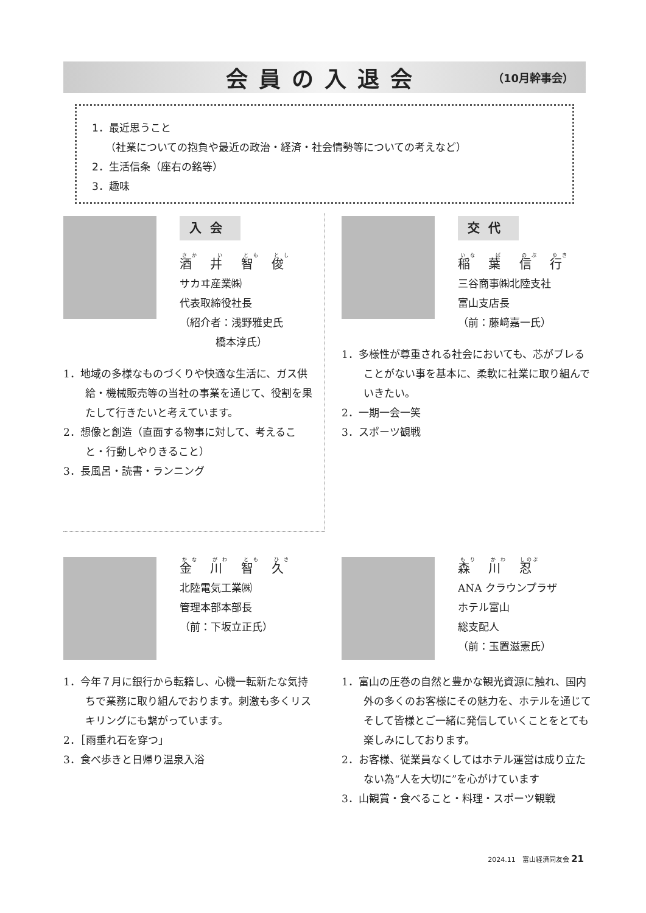会員の入退会 （10月幹事会）
1．最近思うこと
（社業についての抱負や最近の政治・経済・社会情勢等についての考えなど）
2．生活信条（座右の銘等）
3．趣味
入会
酒 井 智 俊
サカヰ産業㈱
代表取締役社長
（紹介者：浅野雅史氏
橋本淳氏）
1．地域の多様なものづくりや快適な生活に、ガス供給・機械販売等の当社の事業を通じて、役割を果たして行きたいと考えています。
2．想像と創造（直面する物事に対して、考えること・行動しやりきること）
3．長風呂・読書・ランニング
交代
稲 葉 信 行
三谷商事㈱北陸支社
富山支店長
（前：藤﨑嘉一氏）
1．多様性が尊重される社会においても、芯がブレることがない事を基本に、柔軟に社業に取り組んでいきたい。
2．一期一会一笑
3．スポーツ観戦
金 川 智 久
北陸電気工業㈱
管理本部本部長
（前：下坂立正氏）
1．今年７月に銀行から転籍し、心機一転新たな気持ちで業務に取り組んでおります。刺激も多くリスキリングにも繋がっています。
2．［雨垂れ石を穿つ」
3．食べ歩きと日帰り温泉入浴
森 川 忍
ANA クラウンプラザ
ホテル富山
総支配人
（前：玉置滋憲氏）
1．富山の圧巻の自然と豊かな観光資源に触れ、国内外の多くのお客様にその魅力を、ホテルを通じてそして皆様とご一緒に発信していくことをとても楽しみにしております。
2．お客様、従業員なくしてはホテル運営は成り立たない為“人を大切に”を心がけています
3．山観賞・食べること・料理・スポーツ観戦
2024.11　富山経済同友会 21